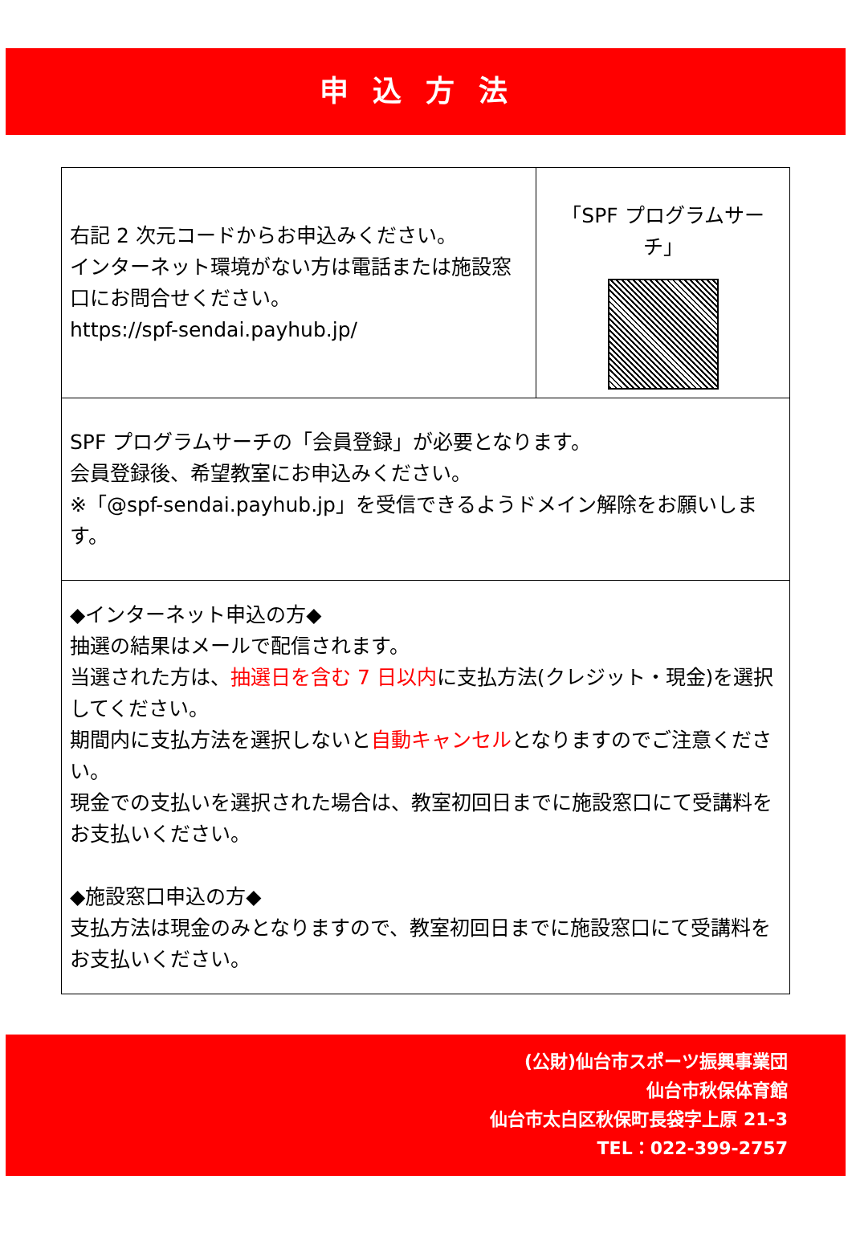申込方法
| 右記 2 次元コードからお申込みください。 インターネット環境がない方は電話または施設窓口にお問合せください。 https://spf-sendai.payhub.jp/ | 「SPF プログラムサーチ」 |
| SPF プログラムサーチの「会員登録」が必要となります。 会員登録後、希望教室にお申込みください。 ※「@spf-sendai.payhub.jp」を受信できるようドメイン解除をお願いします。 | |
| ◆インターネット申込の方◆ 抽選の結果はメールで配信されます。 当選された方は、 抽選日を含む 7 日以内 に支払方法(クレジット・現金)を選択してください。 期間内に支払方法を選択しないと 自動キャンセル となりますのでご注意ください。 現金での支払いを選択された場合は、教室初回日までに施設窓口にて受講料をお支払いください。 ◆施設窓口申込の方◆ 支払方法は現金のみとなりますので、教室初回日までに施設窓口にて受講料をお支払いください。 | |
(公財)仙台市スポーツ振興事業団
仙台市秋保体育館
仙台市太白区秋保町長袋字上原 21-3
TEL：022-399-2757